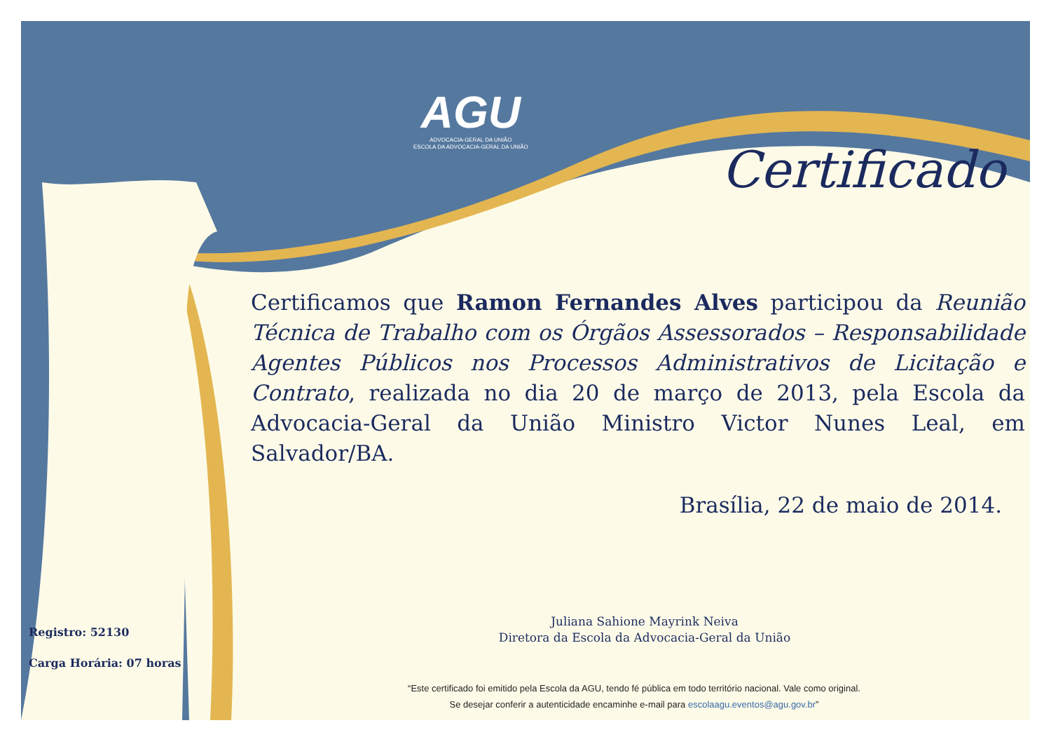AGU
ADVOCACIA-GERAL DA UNIÃO
ESCOLA DA ADVOCACIA-GERAL DA UNIÃO
Certificado
Certificamos que Ramon Fernandes Alves participou da Reunião Técnica de Trabalho com os Órgãos Assessorados – Responsabilidade Agentes Públicos nos Processos Administrativos de Licitação e Contrato, realizada no dia 20 de março de 2013, pela Escola da Advocacia-Geral da União Ministro Victor Nunes Leal, em Salvador/BA.
Brasília, 22 de maio de 2014.
Juliana Sahione Mayrink Neiva
Diretora da Escola da Advocacia-Geral da União
Registro: 52130
Carga Horária: 07 horas
“Este certificado foi emitido pela Escola da AGU, tendo fé pública em todo território nacional. Vale como original.
Se desejar conferir a autenticidade encaminhe e-mail para escolaagu.eventos@agu.gov.br”